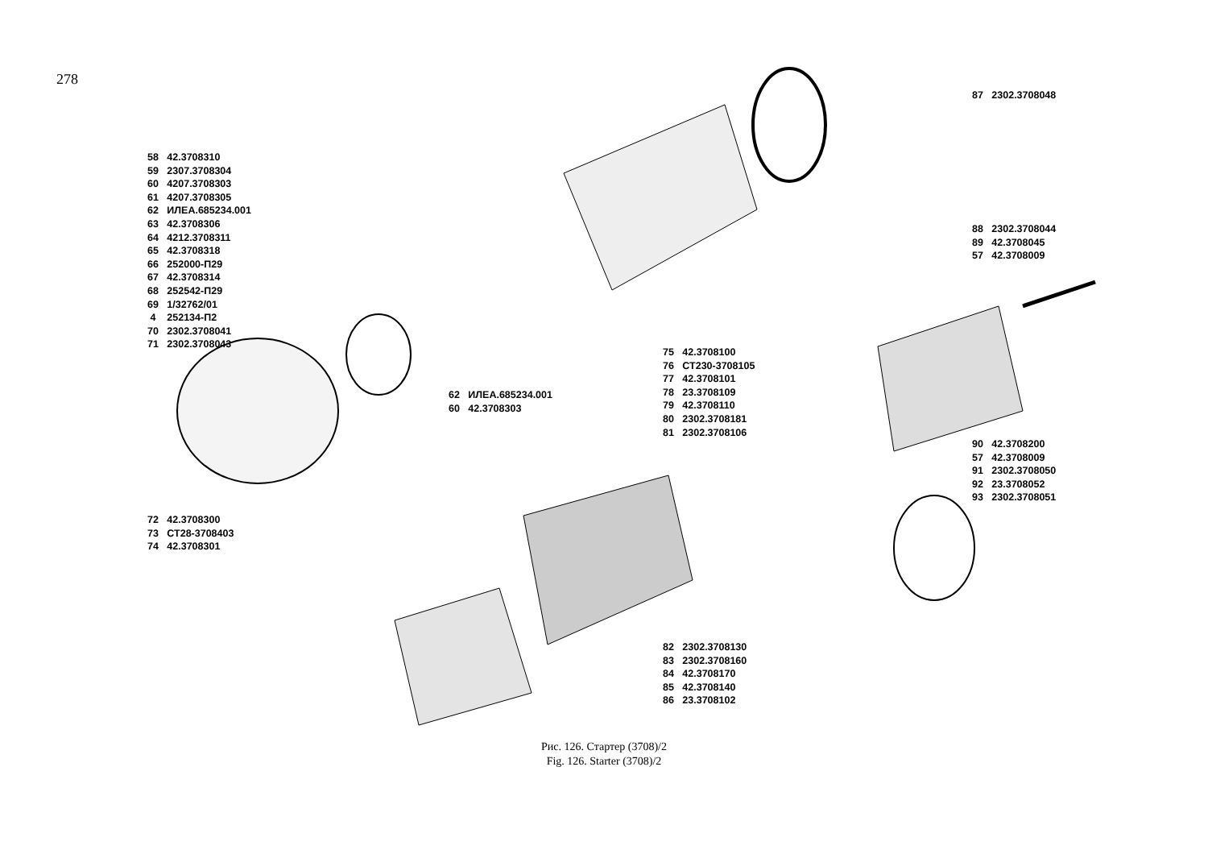278
87 2302.3708048
58 42.3708310 59 2307.3708304 60 4207.3708303 61 4207.3708305 62 ИЛЕА.685234.001 63 42.3708306 64 4212.3708311 65 42.3708318 66 252000-П29 67 42.3708314 68 252542-П29 69 1/32762/01 4 252134-П2 70 2302.3708041 71 2302.3708043
88 2302.3708044 89 42.3708045 57 42.3708009
75 42.3708100 76 СТ230-3708105 77 42.3708101 78 23.3708109 79 42.3708110 80 2302.3708181 81 2302.3708106
62 ИЛЕА.685234.001 60 42.3708303
90 42.3708200 57 42.3708009 91 2302.3708050 92 23.3708052 93 2302.3708051
72 42.3708300 73 СТ28-3708403 74 42.3708301
82 2302.3708130 83 2302.3708160 84 42.3708170 85 42.3708140 86 23.3708102
Рис. 126. Стартер (3708)/2
Fig. 126. Starter (3708)/2